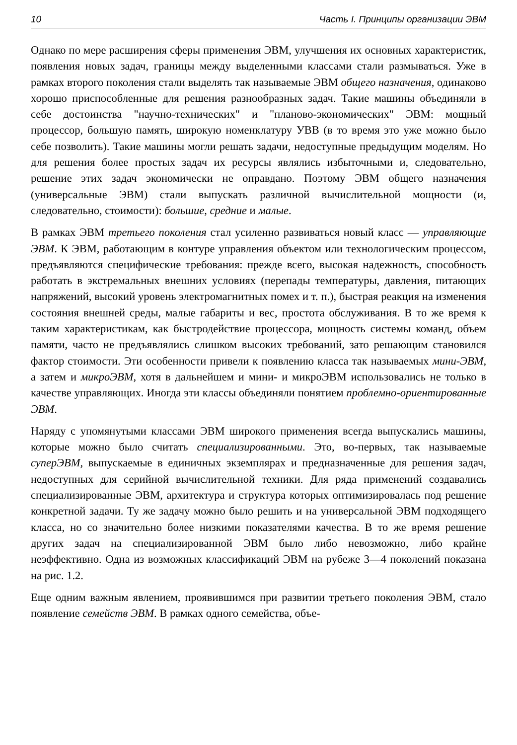10 Часть I. Принципы организации ЭВМ
Однако по мере расширения сферы применения ЭВМ, улучшения их основных характеристик, появления новых задач, границы между выделенными классами стали размываться. Уже в рамках второго поколения стали выделять так называемые ЭВМ общего назначения, одинаково хорошо приспособленные для решения разнообразных задач. Такие машины объединяли в себе достоинства "научно-технических" и "планово-экономических" ЭВМ: мощный процессор, большую память, широкую номенклатуру УВВ (в то время это уже можно было себе позволить). Такие машины могли решать задачи, недоступные предыдущим моделям. Но для решения более простых задач их ресурсы являлись избыточными и, следовательно, решение этих задач экономически не оправдано. Поэтому ЭВМ общего назначения (универсальные ЭВМ) стали выпускать различной вычислительной мощности (и, следовательно, стоимости): большие, средние и малые.
В рамках ЭВМ третьего поколения стал усиленно развиваться новый класс — управляющие ЭВМ. К ЭВМ, работающим в контуре управления объектом или технологическим процессом, предъявляются специфические требования: прежде всего, высокая надежность, способность работать в экстремальных внешних условиях (перепады температуры, давления, питающих напряжений, высокий уровень электромагнитных помех и т. п.), быстрая реакция на изменения состояния внешней среды, малые габариты и вес, простота обслуживания. В то же время к таким характеристикам, как быстродействие процессора, мощность системы команд, объем памяти, часто не предъявлялись слишком высоких требований, зато решающим становился фактор стоимости. Эти особенности привели к появлению класса так называемых мини-ЭВМ, а затем и микроЭВМ, хотя в дальнейшем и мини- и микроЭВМ использовались не только в качестве управляющих. Иногда эти классы объединяли понятием проблемно-ориентированные ЭВМ.
Наряду с упомянутыми классами ЭВМ широкого применения всегда выпускались машины, которые можно было считать специализированными. Это, во-первых, так называемые суперЭВМ, выпускаемые в единичных экземплярах и предназначенные для решения задач, недоступных для серийной вычислительной техники. Для ряда применений создавались специализированные ЭВМ, архитектура и структура которых оптимизировалась под решение конкретной задачи. Ту же задачу можно было решить и на универсальной ЭВМ подходящего класса, но со значительно более низкими показателями качества. В то же время решение других задач на специализированной ЭВМ было либо невозможно, либо крайне неэффективно. Одна из возможных классификаций ЭВМ на рубеже 3—4 поколений показана на рис. 1.2.
Еще одним важным явлением, проявившимся при развитии третьего поколения ЭВМ, стало появление семейств ЭВМ. В рамках одного семейства, объе-